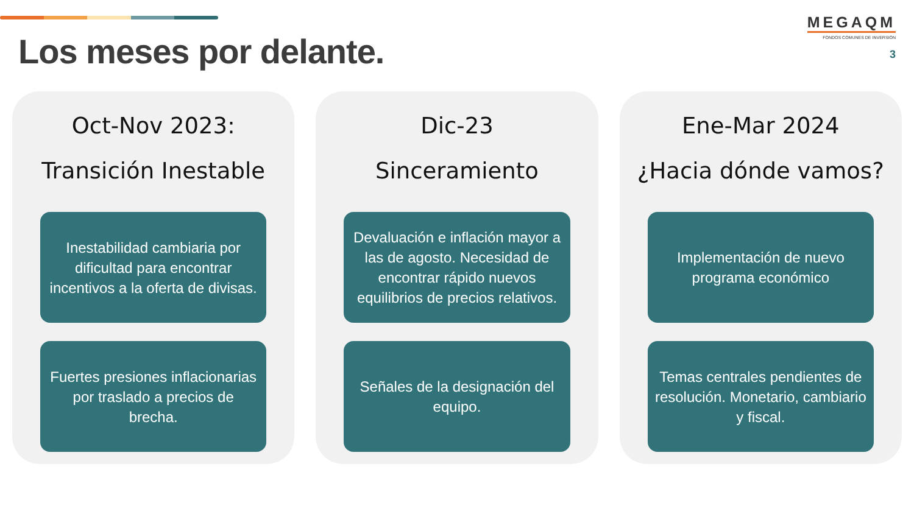Los meses por delante.
MEGAQM
FONDOS COMUNES DE INVERSIÓN
3
Oct-Nov 2023:
Transición Inestable
Inestabilidad cambiaria por dificultad para encontrar incentivos a la oferta de divisas.
Fuertes presiones inflacionarias por traslado a precios de brecha.
Dic-23
Sinceramiento
Devaluación e inflación mayor a las de agosto. Necesidad de encontrar rápido nuevos equilibrios de precios relativos.
Señales de la designación del equipo.
Ene-Mar 2024
¿Hacia dónde vamos?
Implementación de nuevo programa económico
Temas centrales pendientes de resolución. Monetario, cambiario y fiscal.